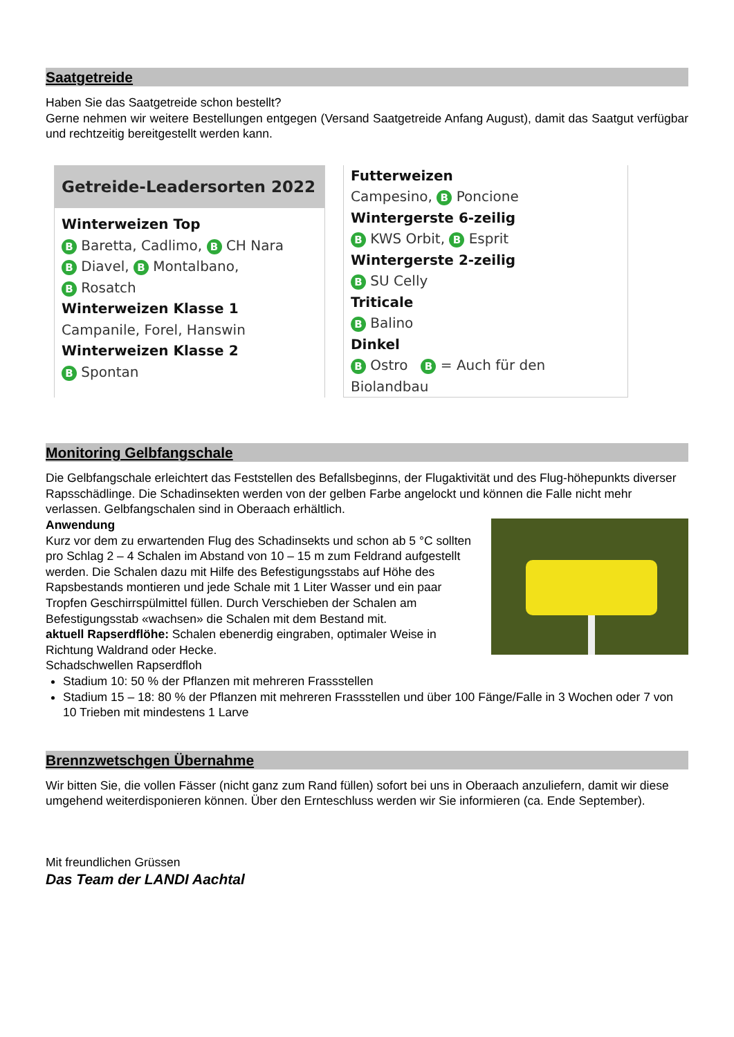Saatgetreide
Haben Sie das Saatgetreide schon bestellt?
Gerne nehmen wir weitere Bestellungen entgegen (Versand Saatgetreide Anfang August), damit das Saatgut verfügbar und rechtzeitig bereitgestellt werden kann.
Getreide-Leadersorten 2022
Winterweizen Top
B Baretta, Cadlimo, B CH Nara
B Diavel, B Montalbano,
B Rosatch
Winterweizen Klasse 1
Campanile, Forel, Hanswin
Winterweizen Klasse 2
B Spontan
Futterweizen
Campesino, B Poncione
Wintergerste 6-zeilig
B KWS Orbit, B Esprit
Wintergerste 2-zeilig
B SU Celly
Triticale
B Balino
Dinkel
B Ostro B = Auch für den Biolandbau
Monitoring Gelbfangschale
Die Gelbfangschale erleichtert das Feststellen des Befallsbeginns, der Flugaktivität und des Flug-höhepunkts diverser Rapsschädlinge. Die Schadinsekten werden von der gelben Farbe angelockt und können die Falle nicht mehr verlassen. Gelbfangschalen sind in Oberaach erhältlich.
Anwendung
Kurz vor dem zu erwartenden Flug des Schadinsekts und schon ab 5 °C sollten pro Schlag 2 – 4 Schalen im Abstand von 10 – 15 m zum Feldrand aufgestellt werden. Die Schalen dazu mit Hilfe des Befestigungsstabs auf Höhe des Rapsbestands montieren und jede Schale mit 1 Liter Wasser und ein paar Tropfen Geschirrspülmittel füllen. Durch Verschieben der Schalen am Befestigungsstab «wachsen» die Schalen mit dem Bestand mit.
aktuell Rapserdflöhe: Schalen ebenerdig eingraben, optimaler Weise in Richtung Waldrand oder Hecke.
Schadschwellen Rapserdfloh
Stadium 10: 50 % der Pflanzen mit mehreren Frassstellen
Stadium 15 – 18: 80 % der Pflanzen mit mehreren Frassstellen und über 100 Fänge/Falle in 3 Wochen oder 7 von 10 Trieben mit mindestens 1 Larve
Brennzwetschgen Übernahme
Wir bitten Sie, die vollen Fässer (nicht ganz zum Rand füllen) sofort bei uns in Oberaach anzuliefern, damit wir diese umgehend weiterdisponieren können. Über den Ernteschluss werden wir Sie informieren (ca. Ende September).
Mit freundlichen Grüssen
Das Team der LANDI Aachtal